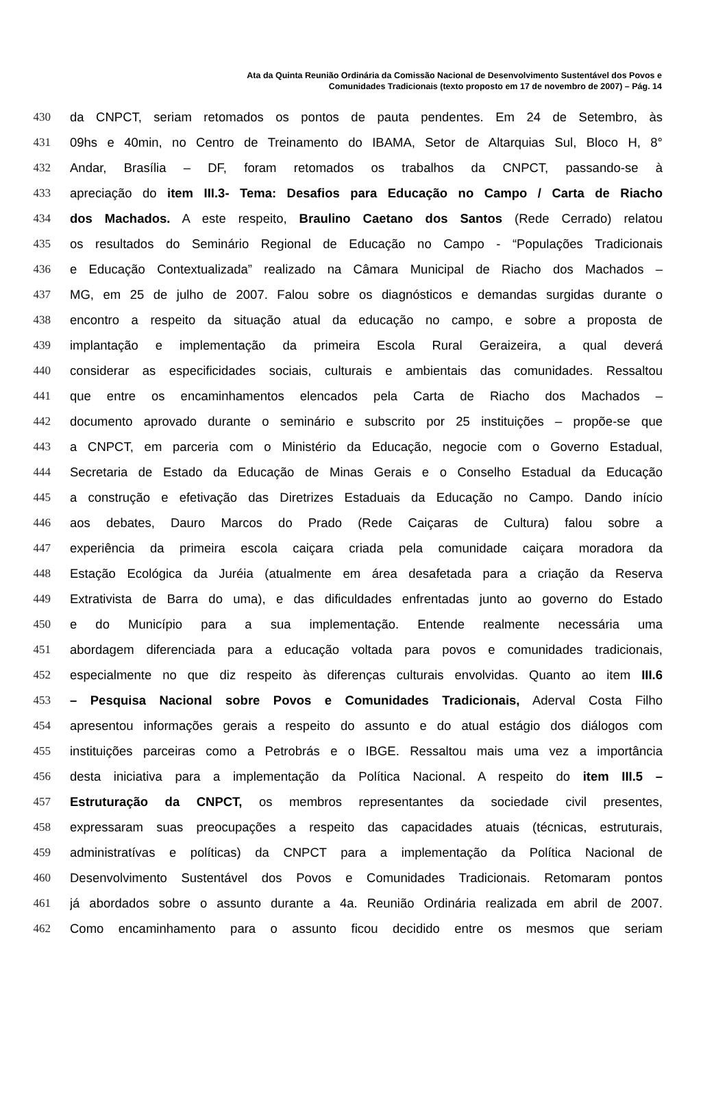Ata da Quinta Reunião Ordinária da Comissão Nacional de Desenvolvimento Sustentável dos Povos e
Comunidades Tradicionais (texto proposto em 17 de novembro de 2007) – Pág. 14
430 da CNPCT, seriam retomados os pontos de pauta pendentes. Em 24 de Setembro, às
431 09hs e 40min, no Centro de Treinamento do IBAMA, Setor de Altarquias Sul, Bloco H, 8°
432 Andar, Brasília – DF, foram retomados os trabalhos da CNPCT, passando-se à
433 apreciação do item III.3- Tema: Desafios para Educação no Campo / Carta de Riacho
434 dos Machados. A este respeito, Braulino Caetano dos Santos (Rede Cerrado) relatou
435 os resultados do Seminário Regional de Educação no Campo - “Populações Tradicionais
436 e Educação Contextualizada” realizado na Câmara Municipal de Riacho dos Machados –
437 MG, em 25 de julho de 2007. Falou sobre os diagnósticos e demandas surgidas durante o
438 encontro a respeito da situação atual da educação no campo, e sobre a proposta de
439 implantação e implementação da primeira Escola Rural Geraizeira, a qual deverá
440 considerar as especificidades sociais, culturais e ambientais das comunidades. Ressaltou
441 que entre os encaminhamentos elencados pela Carta de Riacho dos Machados –
442 documento aprovado durante o seminário e subscrito por 25 instituições – propõe-se que
443 a CNPCT, em parceria com o Ministério da Educação, negocie com o Governo Estadual,
444 Secretaria de Estado da Educação de Minas Gerais e o Conselho Estadual da Educação
445 a construção e efetivação das Diretrizes Estaduais da Educação no Campo. Dando início
446 aos debates, Dauro Marcos do Prado (Rede Caiçaras de Cultura) falou sobre a
447 experiência da primeira escola caiçara criada pela comunidade caiçara moradora da
448 Estação Ecológica da Juréia (atualmente em área desafetada para a criação da Reserva
449 Extrativista de Barra do uma), e das dificuldades enfrentadas junto ao governo do Estado
450 e do Município para a sua implementação. Entende realmente necessária uma
451 abordagem diferenciada para a educação voltada para povos e comunidades tradicionais,
452 especialmente no que diz respeito às diferenças culturais envolvidas. Quanto ao item III.6
453 – Pesquisa Nacional sobre Povos e Comunidades Tradicionais, Aderval Costa Filho
454 apresentou informações gerais a respeito do assunto e do atual estágio dos diálogos com
455 instituições parceiras como a Petrobrás e o IBGE. Ressaltou mais uma vez a importância
456 desta iniciativa para a implementação da Política Nacional. A respeito do item III.5 –
457 Estruturação da CNPCT, os membros representantes da sociedade civil presentes,
458 expressaram suas preocupações a respeito das capacidades atuais (técnicas, estruturais,
459 administratívas e políticas) da CNPCT para a implementação da Política Nacional de
460 Desenvolvimento Sustentável dos Povos e Comunidades Tradicionais. Retomaram pontos
461 já abordados sobre o assunto durante a 4a. Reunião Ordinária realizada em abril de 2007.
462 Como encaminhamento para o assunto ficou decidido entre os mesmos que seriam